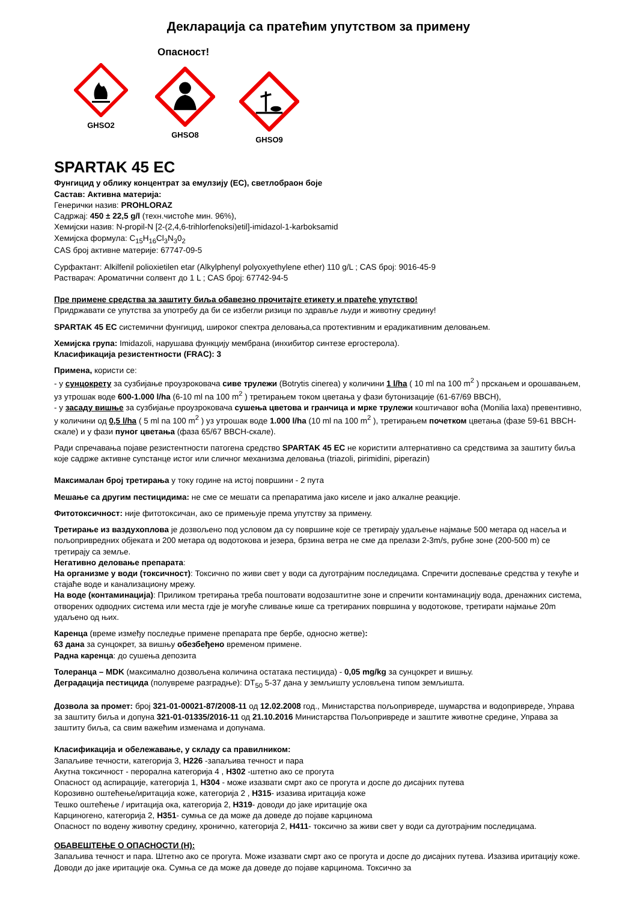Декларација са пратећим упутством за примену
Опасност!
GHSO2
GHSO8
GHSO9
SPARTAK 45 EC
Фунгицид у облику концентрат за емулзију (ЕС), светлобраон боје
Састав: Активна материја:
Генерички назив: PROHLORAZ
Садржај: 450 ± 22,5 g/l (техн.чистоће мин. 96%),
Хемијски назив: N-propil-N [2-(2,4,6-trihlorfenoksi)etil]-imidazol-1-karboksamid
Хемијска формула: C<sub>15</sub>H<sub>16</sub>Cl<sub>3</sub>N<sub>3</sub>0<sub>2</sub>
CAS број активне материје: 67747-09-5
Сурфактант: Alkilfenil polioxietilen etar (Alkylphenyl polyoxyethylene ether) 110 g/L ; CAS број: 9016-45-9
Растварач: Ароматични солвент до 1 L ; CAS број: 67742-94-5
Пре примене средства за заштиту биља обавезно прочитајте етикету и пратеће упутство!
Придржавати се упутства за употребу да би се избегли ризици по здравље људи и животну средину!
SPARTAK 45 EC системични фунгицид, широког спектра деловања,са протективним и ерадикативним деловањем.
Хемијска група: Imidazoli, нарушава функцију мембрана (инхибитор синтезе ергостерола).
Класификација резистентности (FRAC): 3
Примена, користи се:
- у сунцокрету за сузбијање проузроковача сиве трулежи (Botrytis cinerea) у количини 1 l/ha ( 10 ml na 100 m<sup>2</sup> ) прскањем и орошавањем, уз утрошак воде 600-1.000 l/ha (6-10 ml na 100 m<sup>2</sup> ) третирањем током цветања у фази бутонизације (61-67/69 BBCH),
- у засаду вишње за сузбијање проузроковача сушења цветова и гранчица и мрке трулежи коштичавог воћа (Monilia laxa) превентивно, у количини од 0,5 l/ha ( 5 ml na 100 m<sup>2</sup> ) уз утрошак воде 1.000 l/ha (10 ml na 100 m<sup>2</sup> ), третирањем почетком цветања (фазе 59-61 BBCH-скале) и у фази пуног цветања (фаза 65/67 BBCH-скале).
Ради спречавања појаве резистентности патогена средство SPARTAK 45 EC не користити алтернативно са средствима за заштиту биља које садрже активне супстанце истог или сличног механизма деловања (triazoli, pirimidini, piperazin)
Максималан број третирања у току године на истој површини - 2 пута
Мешање са другим пестицидима: не сме се мешати са препаратима јако киселе и јако алкалне реакције.
Фитотоксичност: није фитотоксичан, ако се примењује према упутству за примену.
Третирање из ваздухоплова је дозвољено под условом да су површине које се третирају удаљење најмање 500 метара од насеља и пољопривредних објеката и 200 метара од водотокова и језера, брзина ветра не сме да прелази 2-3m/s, рубне зоне (200-500 m) се третирају са земље.
Негативно деловање препарата:
На организме у води (токсичност): Токсично по живи свет у води са дуготрајним последицама. Спречити доспевање средства у текуће и стајаће воде и канализациону мрежу.
На воде (контаминација): Приликом третирања треба поштовати водозаштитне зоне и спречити контаминацију вода, дренажних система, отворених одводних система или места гдје је могуће сливање кише са третираних површина у водотокове, третирати најмање 20m удаљено од њих.
Каренца (време између последње примене препарата пре бербе, односно жетве):
63 дана за сунцокрет, за вишњу обезбеђено временом примене.
Радна каренца: до сушења депозита
Толеранца – MDK (максимално дозвољена количина остатака пестицида) - 0,05 mg/kg за сунцокрет и вишњу.
Деградација пестицида (полувреме разградње): DT<sub>50</sub> 5-37 дана у земљишту условљена типом земљишта.
Дозвола за промет: број 321-01-00021-87/2008-11 од 12.02.2008 год., Министарства пољопривреде, шумарства и водопривреде, Управа за заштиту биља и допуна 321-01-01335/2016-11 од 21.10.2016 Министарства Пољопривреде и заштите животне средине, Управа за заштиту биља, са свим важећим изменама и допунама.
Класификација и обележавање, у складу са правилником:
Запаљиве течности, категорија 3, H226 -запаљива течност и пара
Акутна токсичност - перорална категорија 4 , H302 -штетно ако се прогута
Опасност од аспирације, категорија 1, H304 - може изазвати смрт ако се прогута и доспе до дисајних путева
Корозивно оштећење/иритација коже, категорија 2 , H315- изазива иритација коже
Тешко оштећење / иритација ока, категорија 2, H319- доводи до јаке иритације ока
Карциногено, категорија 2, H351- сумња се да може да доведе до појаве карцинома
Опасност по водену животну средину, хронично, категорија 2, H411- токсично за живи свет у води са дуготрајним последицама.
ОБАВЕШТЕЊЕ О ОПАСНОСТИ (H):
Запаљива течност и пара. Штетно ако се прогута. Може изазвати смрт ако се прогута и доспе до дисајних путева. Изазива иритацију коже. Доводи до јаке иритације ока. Сумња се да може да доведе до појаве карцинома. Токсично за